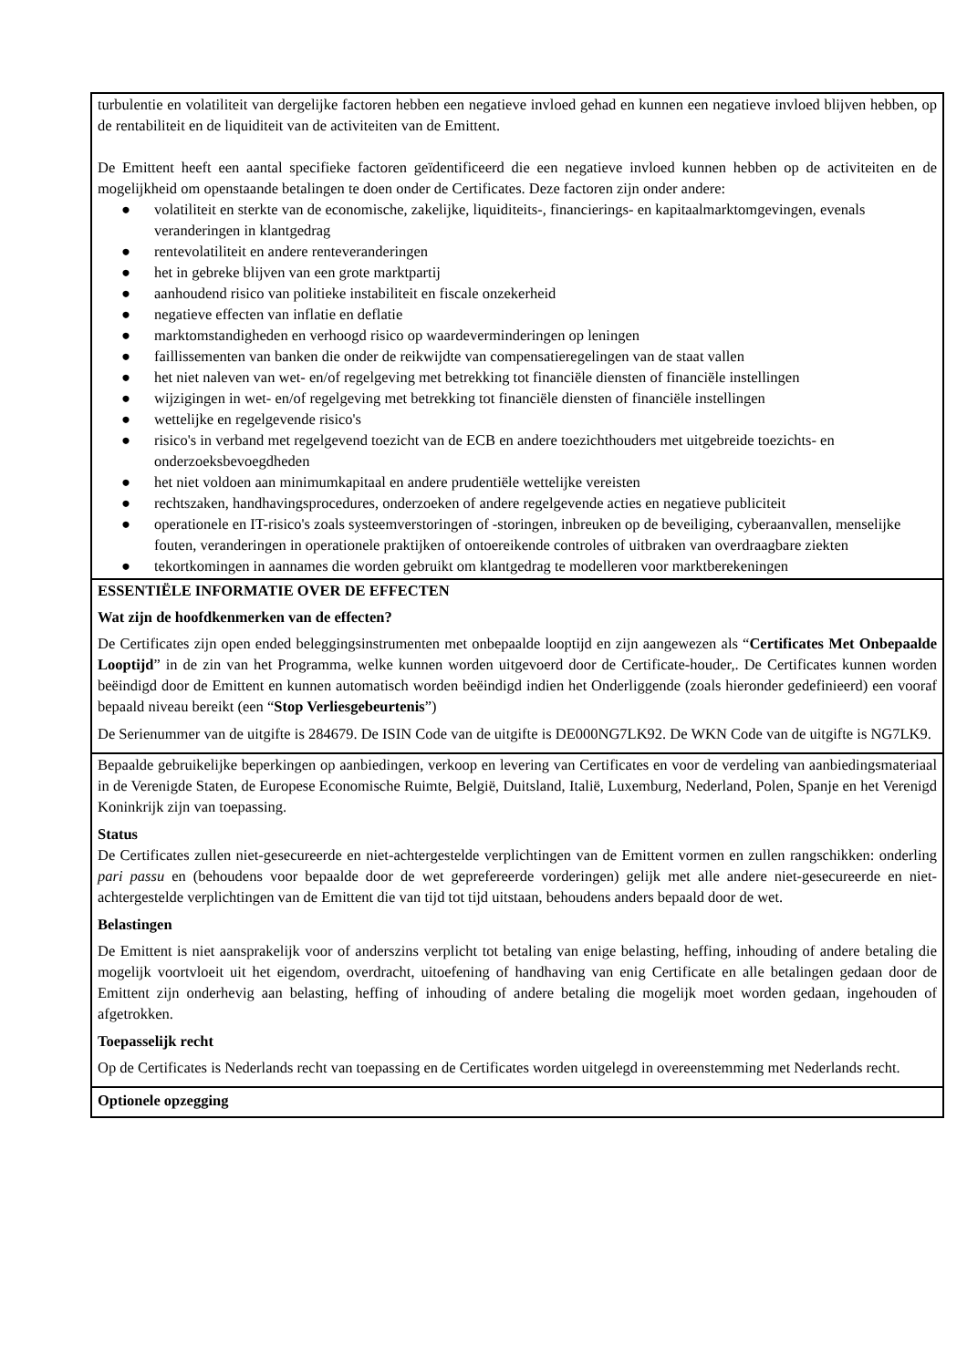turbulentie en volatiliteit van dergelijke factoren hebben een negatieve invloed gehad en kunnen een negatieve invloed blijven hebben, op de rentabiliteit en de liquiditeit van de activiteiten van de Emittent.
De Emittent heeft een aantal specifieke factoren geïdentificeerd die een negatieve invloed kunnen hebben op de activiteiten en de mogelijkheid om openstaande betalingen te doen onder de Certificates. Deze factoren zijn onder andere:
● volatiliteit en sterkte van de economische, zakelijke, liquiditeits-, financierings- en kapitaalmarktomgevingen, evenals veranderingen in klantgedrag
● rentevolatiliteit en andere renteveranderingen
● het in gebreke blijven van een grote marktpartij
● aanhoudend risico van politieke instabiliteit en fiscale onzekerheid
● negatieve effecten van inflatie en deflatie
● marktomstandigheden en verhoogd risico op waardeverminderingen op leningen
● faillissementen van banken die onder de reikwijdte van compensatieregelingen van de staat vallen
● het niet naleven van wet- en/of regelgeving met betrekking tot financiële diensten of financiële instellingen
● wijzigingen in wet- en/of regelgeving met betrekking tot financiële diensten of financiële instellingen
● wettelijke en regelgevende risico's
● risico's in verband met regelgevend toezicht van de ECB en andere toezichthouders met uitgebreide toezichts- en onderzoeksbevoegdheden
● het niet voldoen aan minimumkapitaal en andere prudentiële wettelijke vereisten
● rechtszaken, handhavingsprocedures, onderzoeken of andere regelgevende acties en negatieve publiciteit
● operationele en IT-risico's zoals systeemverstoringen of -storingen, inbreuken op de beveiliging, cyberaanvallen, menselijke fouten, veranderingen in operationele praktijken of ontoereikende controles of uitbraken van overdraagbare ziekten
● tekortkomingen in aannames die worden gebruikt om klantgedrag te modelleren voor marktberekeningen
ESSENTIËLE INFORMATIE OVER DE EFFECTEN
Wat zijn de hoofdkenmerken van de effecten?
De Certificates zijn open ended beleggingsinstrumenten met onbepaalde looptijd en zijn aangewezen als “Certificates Met Onbepaalde Looptijd” in de zin van het Programma, welke kunnen worden uitgevoerd door de Certificate-houder,. De Certificates kunnen worden beëindigd door de Emittent en kunnen automatisch worden beëindigd indien het Onderliggende (zoals hieronder gedefinieerd) een vooraf bepaald niveau bereikt (een “Stop Verliesgebeurtenis”)
De Serienummer van de uitgifte is 284679. De ISIN Code van de uitgifte is DE000NG7LK92. De WKN Code van de uitgifte is NG7LK9.
Bepaalde gebruikelijke beperkingen op aanbiedingen, verkoop en levering van Certificates en voor de verdeling van aanbiedingsmateriaal in de Verenigde Staten, de Europese Economische Ruimte, België, Duitsland, Italië, Luxemburg, Nederland, Polen, Spanje en het Verenigd Koninkrijk zijn van toepassing.
Status
De Certificates zullen niet-gesecureerde en niet-achtergestelde verplichtingen van de Emittent vormen en zullen rangschikken: onderling pari passu en (behoudens voor bepaalde door de wet geprefereerde vorderingen) gelijk met alle andere niet-gesecureerde en niet-achtergestelde verplichtingen van de Emittent die van tijd tot tijd uitstaan, behoudens anders bepaald door de wet.
Belastingen
De Emittent is niet aansprakelijk voor of anderszins verplicht tot betaling van enige belasting, heffing, inhouding of andere betaling die mogelijk voortvloeit uit het eigendom, overdracht, uitoefening of handhaving van enig Certificate en alle betalingen gedaan door de Emittent zijn onderhevig aan belasting, heffing of inhouding of andere betaling die mogelijk moet worden gedaan, ingehouden of afgetrokken.
Toepasselijk recht
Op de Certificates is Nederlands recht van toepassing en de Certificates worden uitgelegd in overeenstemming met Nederlands recht.
Optionele opzegging